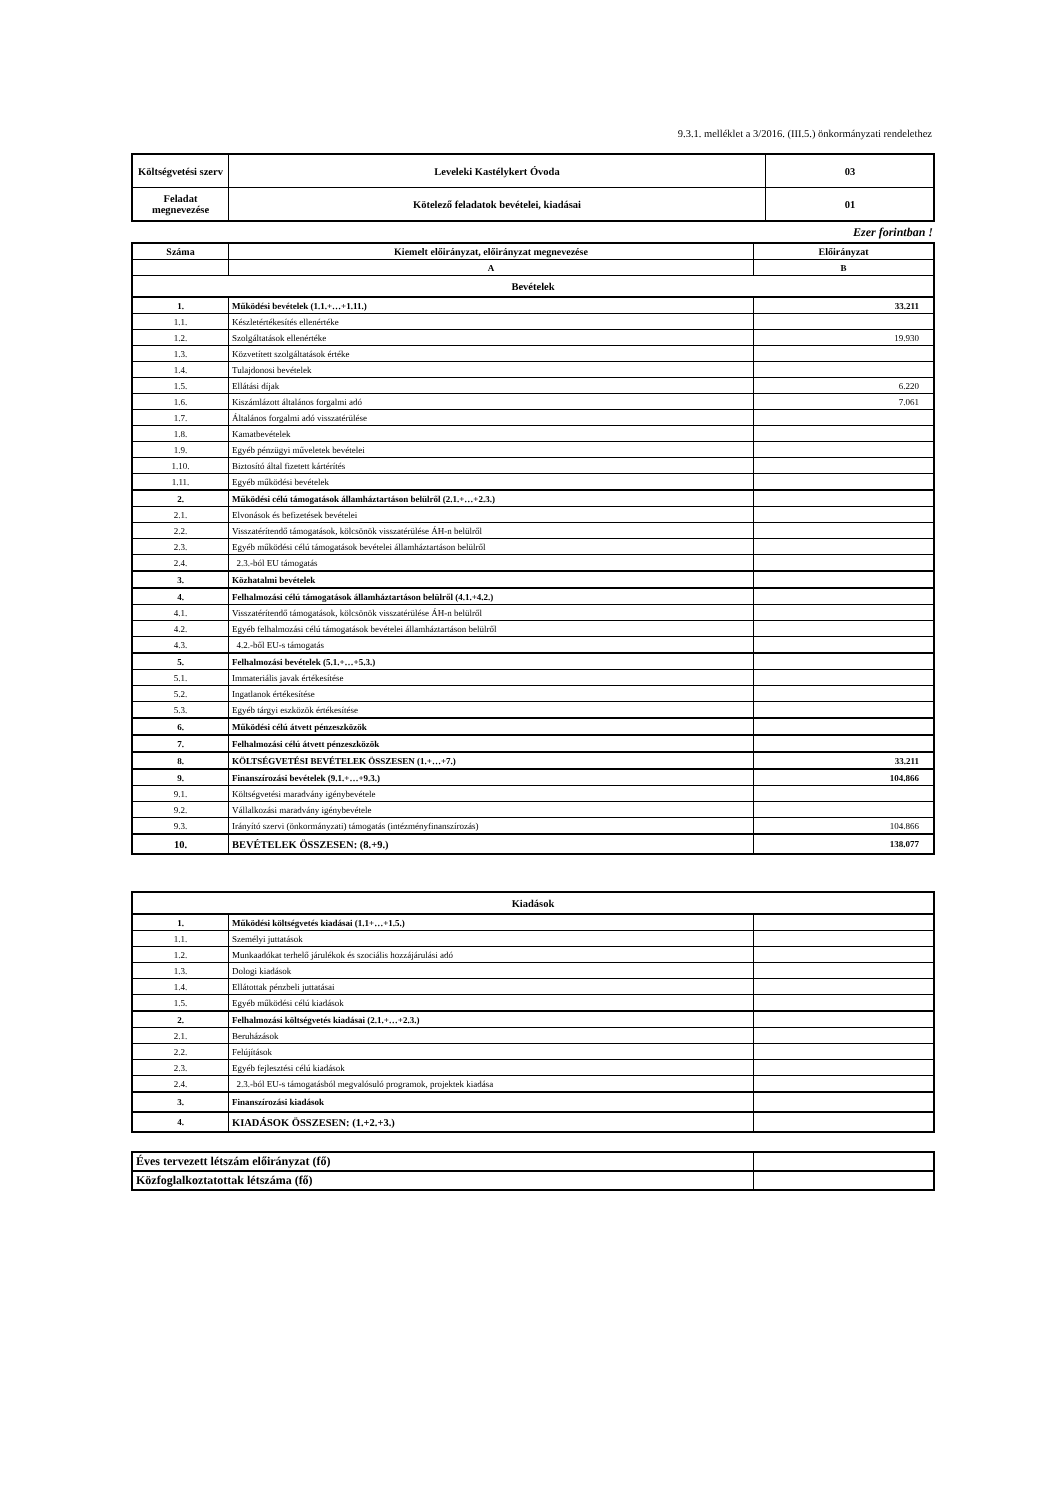9.3.1. melléklet a 3/2016. (III.5.) önkormányzati rendelethez
| Költségvetési szerv | Leveleki Kastélykert Óvoda | 03 |
| Feladat megnevezése | Kötelező feladatok bevételei, kiadásai | 01 |
Ezer forintban !
| Száma | Kiemelt előirányzat, előirányzat megnevezése | Előirányzat |
| | A | B |
| Bevételek | | |
| 1. | Működési bevételek (1.1.+…+1.11.) | 33.211 |
| 1.1. | Készletértékesítés ellenértéke | |
| 1.2. | Szolgáltatások ellenértéke | 19.930 |
| 1.3. | Közvetített szolgáltatások értéke | |
| 1.4. | Tulajdonosi bevételek | |
| 1.5. | Ellátási díjak | 6.220 |
| 1.6. | Kiszámlázott általános forgalmi adó | 7.061 |
| 1.7. | Általános forgalmi adó visszatérülése | |
| 1.8. | Kamatbevételek | |
| 1.9. | Egyéb pénzügyi műveletek bevételei | |
| 1.10. | Biztosító által fizetett kártérítés | |
| 1.11. | Egyéb működési bevételek | |
| 2. | Működési célú támogatások államháztartáson belülről (2.1.+…+2.3.) | |
| 2.1. | Elvonások és befizetések bevételei | |
| 2.2. | Visszatérítendő támogatások, kölcsönök visszatérülése ÁH-n belülről | |
| 2.3. | Egyéb működési célú támogatások bevételei államháztartáson belülről | |
| 2.4. | 2.3.-ból EU támogatás | |
| 3. | Közhatalmi bevételek | |
| 4. | Felhalmozási célú támogatások államháztartáson belülről (4.1.+4.2.) | |
| 4.1. | Visszatérítendő támogatások, kölcsönök visszatérülése ÁH-n belülről | |
| 4.2. | Egyéb felhalmozási célú támogatások bevételei államháztartáson belülről | |
| 4.3. | 4.2.-ből EU-s támogatás | |
| 5. | Felhalmozási bevételek (5.1.+…+5.3.) | |
| 5.1. | Immateriális javak értékesítése | |
| 5.2. | Ingatlanok értékesítése | |
| 5.3. | Egyéb tárgyi eszközök értékesítése | |
| 6. | Működési célú átvett pénzeszközök | |
| 7. | Felhalmozási célú átvett pénzeszközök | |
| 8. | KÖLTSÉGVETÉSI BEVÉTELEK ÖSSZESEN (1.+…+7.) | 33.211 |
| 9. | Finanszírozási bevételek (9.1.+…+9.3.) | 104.866 |
| 9.1. | Költségvetési maradvány igénybevétele | |
| 9.2. | Vállalkozási maradvány igénybevétele | |
| 9.3. | Irányító szervi (önkormányzati) támogatás (intézményfinanszírozás) | 104.866 |
| 10. | BEVÉTELEK ÖSSZESEN: (8.+9.) | 138.077 |
| Kiadások | | |
| 1. | Működési költségvetés kiadásai (1.1+…+1.5.) | |
| 1.1. | Személyi juttatások | |
| 1.2. | Munkaadókat terhelő járulékok és szociális hozzájárulási adó | |
| 1.3. | Dologi kiadások | |
| 1.4. | Ellátottak pénzbeli juttatásai | |
| 1.5. | Egyéb működési célú kiadások | |
| 2. | Felhalmozási költségvetés kiadásai (2.1.+…+2.3.) | |
| 2.1. | Beruházások | |
| 2.2. | Felújítások | |
| 2.3. | Egyéb fejlesztési célú kiadások | |
| 2.4. | 2.3.-ból EU-s támogatásból megvalósuló programok, projektek kiadása | |
| 3. | Finanszírozási kiadások | |
| 4. | KIADÁSOK ÖSSZESEN: (1.+2.+3.) | |
| Éves tervezett létszám előirányzat (fő) | |
| Közfoglalkoztatottak létszáma (fő) | |